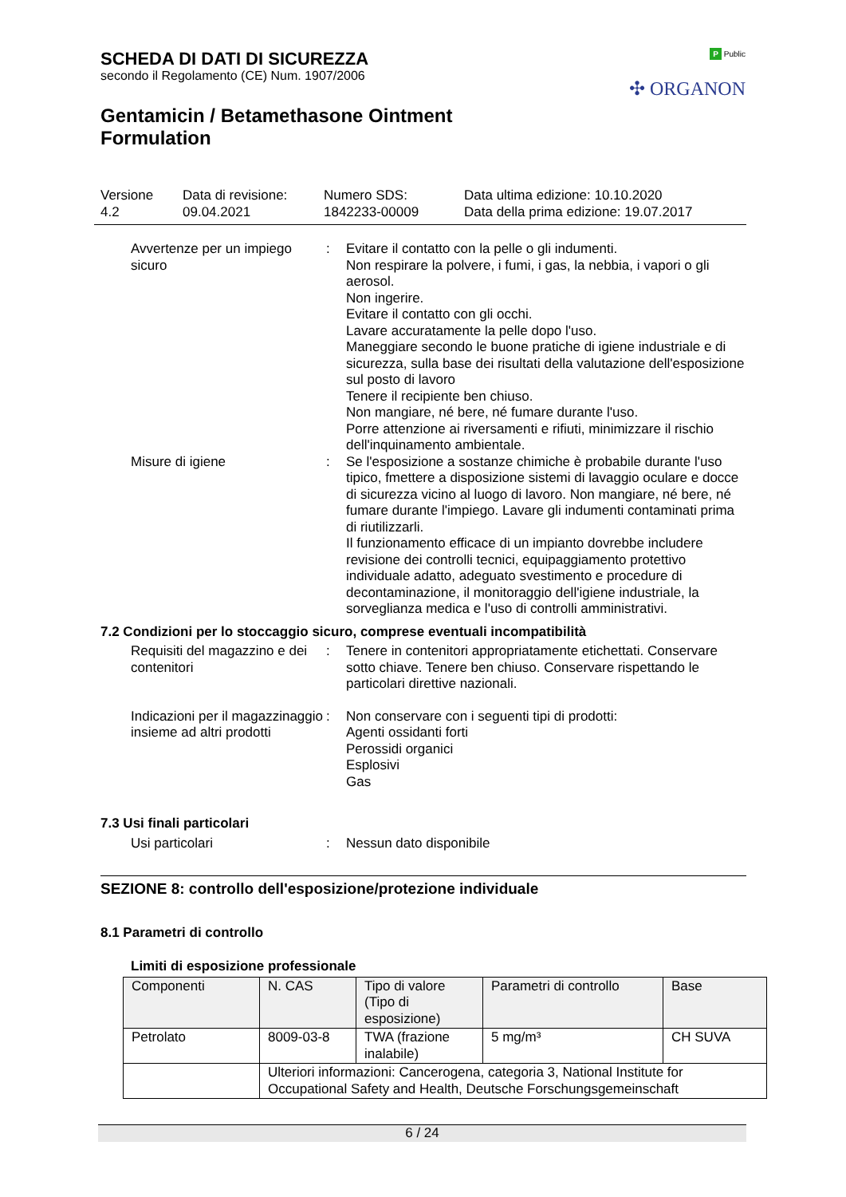P Public
✣ ORGANON
SCHEDA DI DATI DI SICUREZZA
secondo il Regolamento (CE) Num. 1907/2006
Gentamicin / Betamethasone Ointment
Formulation
Versione
4.2
Data di revisione:
09.04.2021
Numero SDS:
1842233-00009
Data ultima edizione: 10.10.2020
Data della prima edizione: 19.07.2017
Avvertenze per un impiego sicuro
: Evitare il contatto con la pelle o gli indumenti.
Non respirare la polvere, i fumi, i gas, la nebbia, i vapori o gli aerosol.
Non ingerire.
Evitare il contatto con gli occhi.
Lavare accuratamente la pelle dopo l'uso.
Maneggiare secondo le buone pratiche di igiene industriale e di sicurezza, sulla base dei risultati della valutazione dell'esposizione sul posto di lavoro
Tenere il recipiente ben chiuso.
Non mangiare, né bere, né fumare durante l'uso.
Porre attenzione ai riversamenti e rifiuti, minimizzare il rischio dell'inquinamento ambientale.
Misure di igiene : Se l'esposizione a sostanze chimiche è probabile durante l'uso tipico, fmettere a disposizione sistemi di lavaggio oculare e docce di sicurezza vicino al luogo di lavoro. Non mangiare, né bere, né fumare durante l'impiego. Lavare gli indumenti contaminati prima di riutilizzarli.
Il funzionamento efficace di un impianto dovrebbe includere revisione dei controlli tecnici, equipaggiamento protettivo individuale adatto, adeguato svestimento e procedure di decontaminazione, il monitoraggio dell'igiene industriale, la sorveglianza medica e l'uso di controlli amministrativi.
7.2 Condizioni per lo stoccaggio sicuro, comprese eventuali incompatibilità
Requisiti del magazzino e dei contenitori
: Tenere in contenitori appropriatamente etichettati. Conservare sotto chiave. Tenere ben chiuso. Conservare rispettando le particolari direttive nazionali.
Indicazioni per il magazzinaggio insieme ad altri prodotti
: Non conservare con i seguenti tipi di prodotti:
Agenti ossidanti forti
Perossidi organici
Esplosivi
Gas
7.3 Usi finali particolari
Usi particolari : Nessun dato disponibile
SEZIONE 8: controllo dell'esposizione/protezione individuale
8.1 Parametri di controllo
Limiti di esposizione professionale
| Componenti | N. CAS | Tipo di valore (Tipo di esposizione) | Parametri di controllo | Base |
| --- | --- | --- | --- | --- |
| Petrolato | 8009-03-8 | TWA (frazione inalabile) | 5 mg/m³ | CH SUVA |
| | Ulteriori informazioni: Cancerogena, categoria 3, National Institute for Occupational Safety and Health, Deutsche Forschungsgemeinschaft | | | |
6 / 24